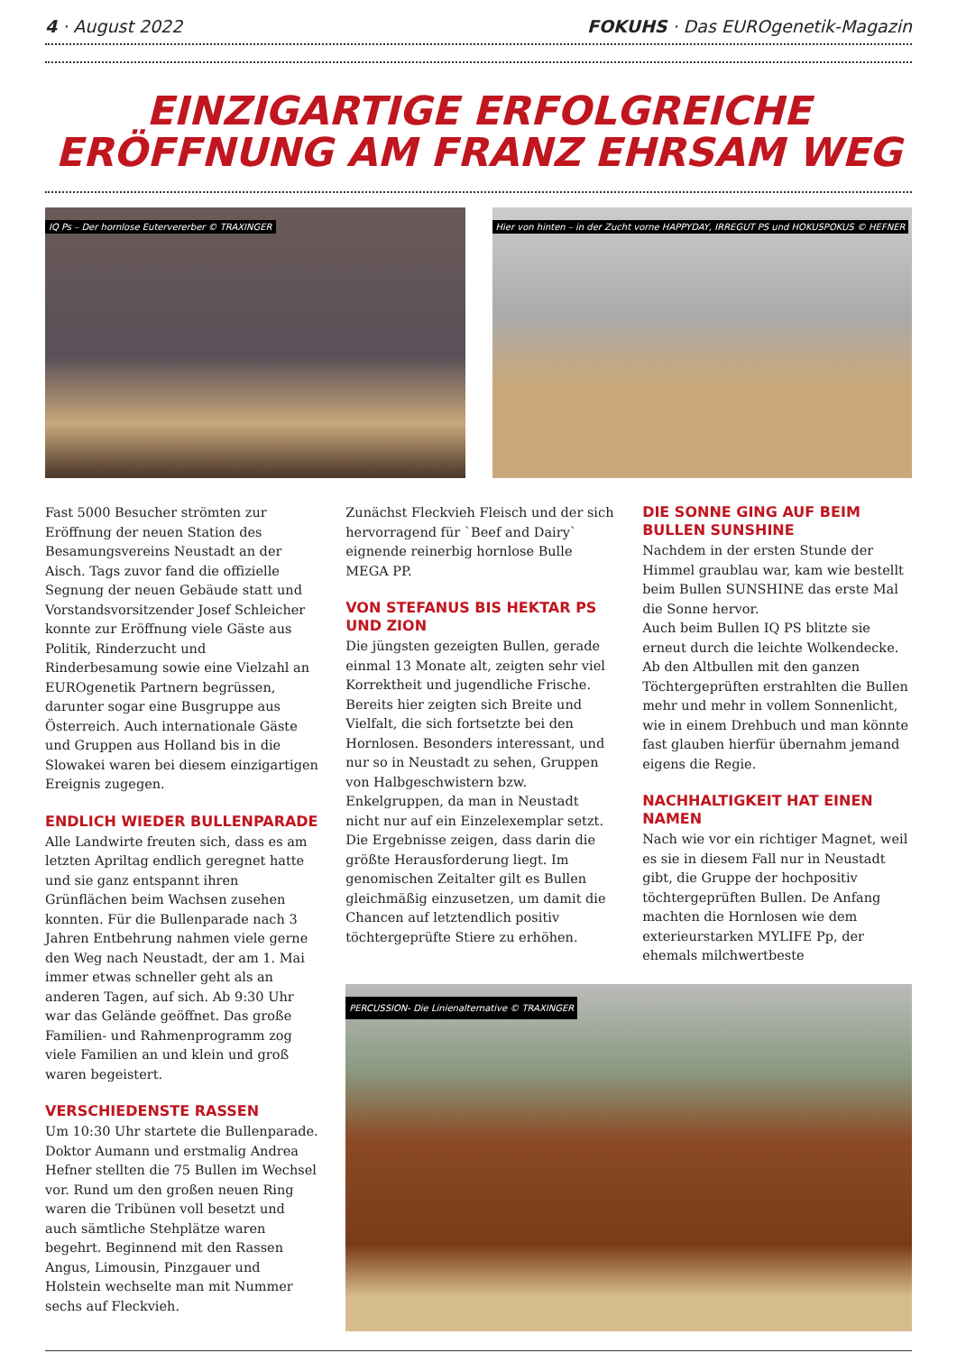4 · August 2022 FOKUHS · Das EUROgenetik-Magazin
EINZIGARTIGE ERFOLGREICHE
ERÖFFNUNG AM FRANZ EHRSAM WEG
IQ Ps – Der hornlose Eutervererber © TRAXINGER
Hier von hinten – in der Zucht vorne HAPPYDAY, IRREGUT PS und HOKUSPOKUS © HEFNER
Fast 5000 Besucher strömten zur Eröffnung der neuen Station des Besamungsvereins Neustadt an der Aisch. Tags zuvor fand die offizielle Segnung der neuen Gebäude statt und Vorstandsvorsitzender Josef Schleicher konnte zur Eröffnung viele Gäste aus Politik, Rinderzucht und Rinderbesamung sowie eine Vielzahl an EUROgenetik Partnern begrüssen, darunter sogar eine Busgruppe aus Österreich. Auch internationale Gäste und Gruppen aus Holland bis in die Slowakei waren bei diesem einzigartigen Ereignis zugegen.
ENDLICH WIEDER BULLENPARADE
Alle Landwirte freuten sich, dass es am letzten Apriltag endlich geregnet hatte und sie ganz entspannt ihren Grünflächen beim Wachsen zusehen konnten. Für die Bullenparade nach 3 Jahren Entbehrung nahmen viele gerne den Weg nach Neustadt, der am 1. Mai immer etwas schneller geht als an anderen Tagen, auf sich. Ab 9:30 Uhr war das Gelände geöffnet. Das große Familien- und Rahmenprogramm zog viele Familien an und klein und groß waren begeistert.
VERSCHIEDENSTE RASSEN
Um 10:30 Uhr startete die Bullenparade. Doktor Aumann und erstmalig Andrea Hefner stellten die 75 Bullen im Wechsel vor. Rund um den großen neuen Ring waren die Tribünen voll besetzt und auch sämtliche Stehplätze waren begehrt. Beginnend mit den Rassen Angus, Limousin, Pinzgauer und Holstein wechselte man mit Nummer sechs auf Fleckvieh.
Zunächst Fleckvieh Fleisch und der sich hervorragend für `Beef and Dairy` eignende reinerbig hornlose Bulle MEGA PP.
VON STEFANUS BIS HEKTAR PS UND ZION
Die jüngsten gezeigten Bullen, gerade einmal 13 Monate alt, zeigten sehr viel Korrektheit und jugendliche Frische. Bereits hier zeigten sich Breite und Vielfalt, die sich fortsetzte bei den Hornlosen. Besonders interessant, und nur so in Neustadt zu sehen, Gruppen von Halbgeschwistern bzw. Enkelgruppen, da man in Neustadt nicht nur auf ein Einzelexemplar setzt. Die Ergebnisse zeigen, dass darin die größte Herausforderung liegt. Im genomischen Zeitalter gilt es Bullen gleichmäßig einzusetzen, um damit die Chancen auf letztendlich positiv töchtergeprüfte Stiere zu erhöhen.
DIE SONNE GING AUF BEIM BULLEN SUNSHINE
Nachdem in der ersten Stunde der Himmel graublau war, kam wie bestellt beim Bullen SUNSHINE das erste Mal die Sonne hervor.
Auch beim Bullen IQ PS blitzte sie erneut durch die leichte Wolkendecke.
Ab den Altbullen mit den ganzen Töchtergeprüften erstrahlten die Bullen mehr und mehr in vollem Sonnenlicht, wie in einem Drehbuch und man könnte fast glauben hierfür übernahm jemand eigens die Regie.
NACHHALTIGKEIT HAT EINEN NAMEN
Nach wie vor ein richtiger Magnet, weil es sie in diesem Fall nur in Neustadt gibt, die Gruppe der hochpositiv töchtergeprüften Bullen. De Anfang machten die Hornlosen wie dem exterieurstarken MYLIFE Pp, der ehemals milchwertbeste
PERCUSSION- Die Linienalternative © TRAXINGER